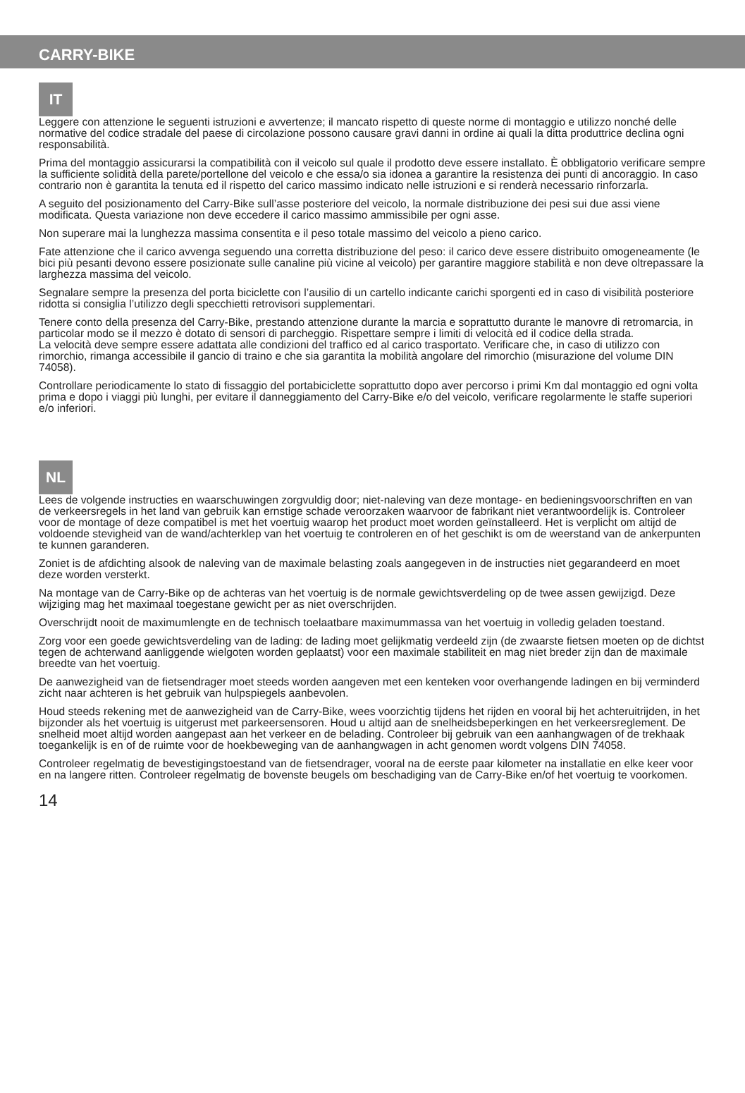CARRY-BIKE
IT
Leggere con attenzione le seguenti istruzioni e avvertenze; il mancato rispetto di queste norme di montaggio e utilizzo nonché delle normative del codice stradale del paese di circolazione possono causare gravi danni in ordine ai quali la ditta produttrice declina ogni responsabilità.
Prima del montaggio assicurarsi la compatibilità con il veicolo sul quale il prodotto deve essere installato. È obbligatorio verificare sempre la sufficiente solidità della parete/portellone del veicolo e che essa/o sia idonea a garantire la resistenza dei punti di ancoraggio. In caso contrario non è garantita la tenuta ed il rispetto del carico massimo indicato nelle istruzioni e si renderà necessario rinforzarla.
A seguito del posizionamento del Carry-Bike sull’asse posteriore del veicolo, la normale distribuzione dei pesi sui due assi viene modificata. Questa variazione non deve eccedere il carico massimo ammissibile per ogni asse.
Non superare mai la lunghezza massima consentita e il peso totale massimo del veicolo a pieno carico.
Fate attenzione che il carico avvenga seguendo una corretta distribuzione del peso: il carico deve essere distribuito omogeneamente (le bici più pesanti devono essere posizionate sulle canaline più vicine al veicolo) per garantire maggiore stabilità e non deve oltrepassare la larghezza massima del veicolo.
Segnalare sempre la presenza del porta biciclette con l’ausilio di un cartello indicante carichi sporgenti ed in caso di visibilità posteriore ridotta si consiglia l’utilizzo degli specchietti retrovisori supplementari.
Tenere conto della presenza del Carry-Bike, prestando attenzione durante la marcia e soprattutto durante le manovre di retromarcia, in particolar modo se il mezzo è dotato di sensori di parcheggio. Rispettare sempre i limiti di velocità ed il codice della strada.
La velocità deve sempre essere adattata alle condizioni del traffico ed al carico trasportato. Verificare che, in caso di utilizzo con rimorchio, rimanga accessibile il gancio di traino e che sia garantita la mobilità angolare del rimorchio (misurazione del volume DIN 74058).
Controllare periodicamente lo stato di fissaggio del portabiciclette soprattutto dopo aver percorso i primi Km dal montaggio ed ogni volta prima e dopo i viaggi più lunghi, per evitare il danneggiamento del Carry-Bike e/o del veicolo, verificare regolarmente le staffe superiori e/o inferiori.
NL
Lees de volgende instructies en waarschuwingen zorgvuldig door; niet-naleving van deze montage- en bedieningsvoorschriften en van de verkeersregels in het land van gebruik kan ernstige schade veroorzaken waarvoor de fabrikant niet verantwoordelijk is. Controleer voor de montage of deze compatibel is met het voertuig waarop het product moet worden geïnstalleerd. Het is verplicht om altijd de voldoende stevigheid van de wand/achterklep van het voertuig te controleren en of het geschikt is om de weerstand van de ankerpunten te kunnen garanderen.
Zoniet is de afdichting alsook de naleving van de maximale belasting zoals aangegeven in de instructies niet gegarandeerd en moet deze worden versterkt.
Na montage van de Carry-Bike op de achteras van het voertuig is de normale gewichtsverdeling op de twee assen gewijzigd. Deze wijziging mag het maximaal toegestane gewicht per as niet overschrijden.
Overschrijdt nooit de maximumlengte en de technisch toelaatbare maximummassa van het voertuig in volledig geladen toestand.
Zorg voor een goede gewichtsverdeling van de lading: de lading moet gelijkmatig verdeeld zijn (de zwaarste fietsen moeten op de dichtst tegen de achterwand aanliggende wielgoten worden geplaatst) voor een maximale stabiliteit en mag niet breder zijn dan de maximale breedte van het voertuig.
De aanwezigheid van de fietsendrager moet steeds worden aangeven met een kenteken voor overhangende ladingen en bij verminderd zicht naar achteren is het gebruik van hulpspiegels aanbevolen.
Houd steeds rekening met de aanwezigheid van de Carry-Bike, wees voorzichtig tijdens het rijden en vooral bij het achteruitrijden, in het bijzonder als het voertuig is uitgerust met parkeersensoren. Houd u altijd aan de snelheidsbeperkingen en het verkeersreglement. De snelheid moet altijd worden aangepast aan het verkeer en de belading. Controleer bij gebruik van een aanhangwagen of de trekhaak toegankelijk is en of de ruimte voor de hoekbeweging van de aanhangwagen in acht genomen wordt volgens DIN 74058.
Controleer regelmatig de bevestigingstoestand van de fietsendrager, vooral na de eerste paar kilometer na installatie en elke keer voor en na langere ritten. Controleer regelmatig de bovenste beugels om beschadiging van de Carry-Bike en/of het voertuig te voorkomen.
14